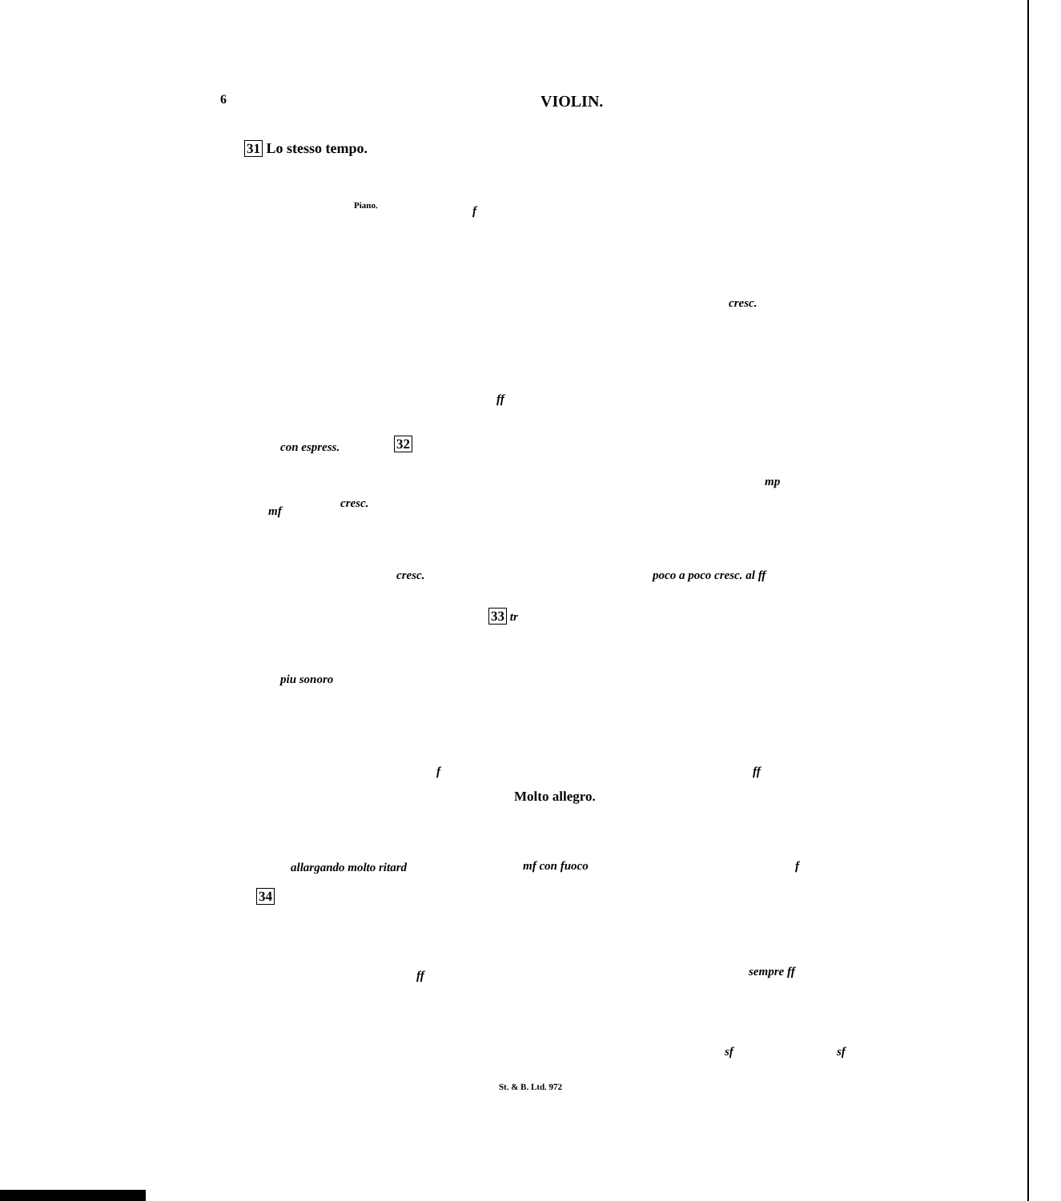6
VIOLIN.
31 Lo stesso tempo.
Piano. f
cresc.
ff
con espress. 32
mf
cresc.
mp
cresc. poco a poco cresc. al ff
33 tr
piu sonoro
f ff
Molto allegro.
allargando molto ritard mf con fuoco f
34
ff sempre ff
sf sf
St. & B. Ltd. 972